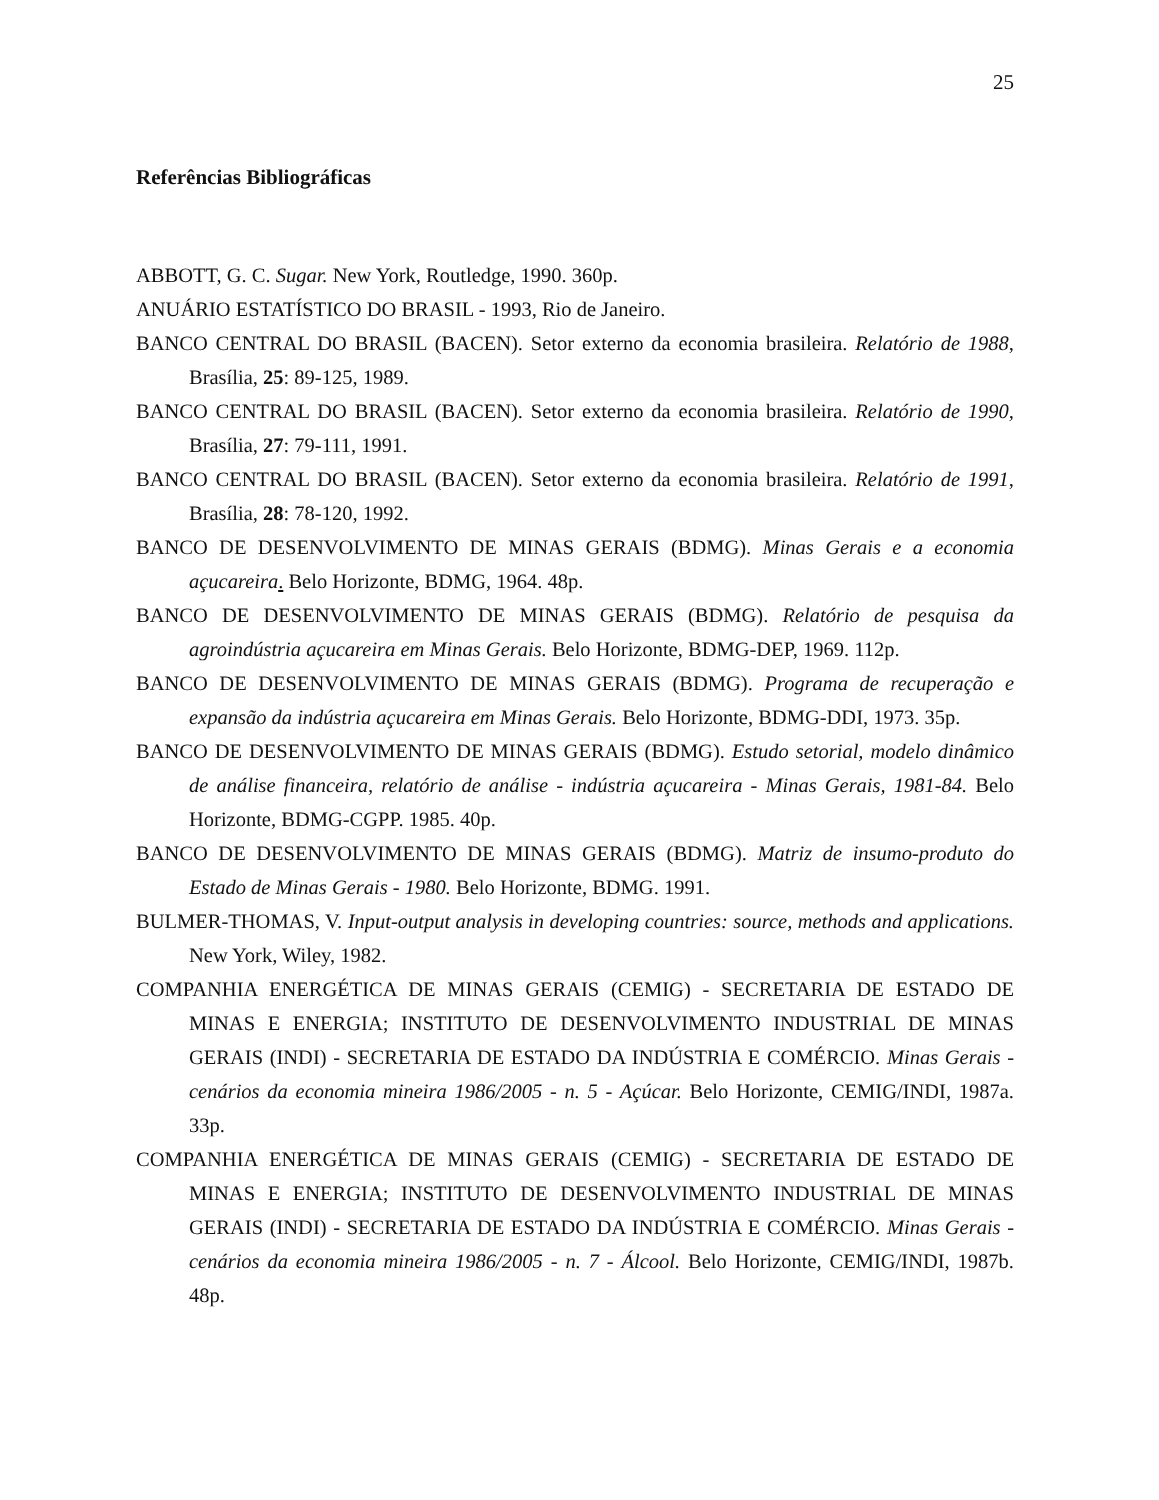25
Referências Bibliográficas
ABBOTT, G. C. Sugar. New York, Routledge, 1990. 360p.
ANUÁRIO ESTATÍSTICO DO BRASIL - 1993, Rio de Janeiro.
BANCO CENTRAL DO BRASIL (BACEN). Setor externo da economia brasileira. Relatório de 1988, Brasília, 25: 89-125, 1989.
BANCO CENTRAL DO BRASIL (BACEN). Setor externo da economia brasileira. Relatório de 1990, Brasília, 27: 79-111, 1991.
BANCO CENTRAL DO BRASIL (BACEN). Setor externo da economia brasileira. Relatório de 1991, Brasília, 28: 78-120, 1992.
BANCO DE DESENVOLVIMENTO DE MINAS GERAIS (BDMG). Minas Gerais e a economia açucareira. Belo Horizonte, BDMG, 1964. 48p.
BANCO DE DESENVOLVIMENTO DE MINAS GERAIS (BDMG). Relatório de pesquisa da agroindústria açucareira em Minas Gerais. Belo Horizonte, BDMG-DEP, 1969. 112p.
BANCO DE DESENVOLVIMENTO DE MINAS GERAIS (BDMG). Programa de recuperação e expansão da indústria açucareira em Minas Gerais. Belo Horizonte, BDMG-DDI, 1973. 35p.
BANCO DE DESENVOLVIMENTO DE MINAS GERAIS (BDMG). Estudo setorial, modelo dinâmico de análise financeira, relatório de análise - indústria açucareira - Minas Gerais, 1981-84. Belo Horizonte, BDMG-CGPP. 1985. 40p.
BANCO DE DESENVOLVIMENTO DE MINAS GERAIS (BDMG). Matriz de insumo-produto do Estado de Minas Gerais - 1980. Belo Horizonte, BDMG. 1991.
BULMER-THOMAS, V. Input-output analysis in developing countries: source, methods and applications. New York, Wiley, 1982.
COMPANHIA ENERGÉTICA DE MINAS GERAIS (CEMIG) - SECRETARIA DE ESTADO DE MINAS E ENERGIA; INSTITUTO DE DESENVOLVIMENTO INDUSTRIAL DE MINAS GERAIS (INDI) - SECRETARIA DE ESTADO DA INDÚSTRIA E COMÉRCIO. Minas Gerais - cenários da economia mineira 1986/2005 - n. 5 - Açúcar. Belo Horizonte, CEMIG/INDI, 1987a. 33p.
COMPANHIA ENERGÉTICA DE MINAS GERAIS (CEMIG) - SECRETARIA DE ESTADO DE MINAS E ENERGIA; INSTITUTO DE DESENVOLVIMENTO INDUSTRIAL DE MINAS GERAIS (INDI) - SECRETARIA DE ESTADO DA INDÚSTRIA E COMÉRCIO. Minas Gerais - cenários da economia mineira 1986/2005 - n. 7 - Álcool. Belo Horizonte, CEMIG/INDI, 1987b. 48p.